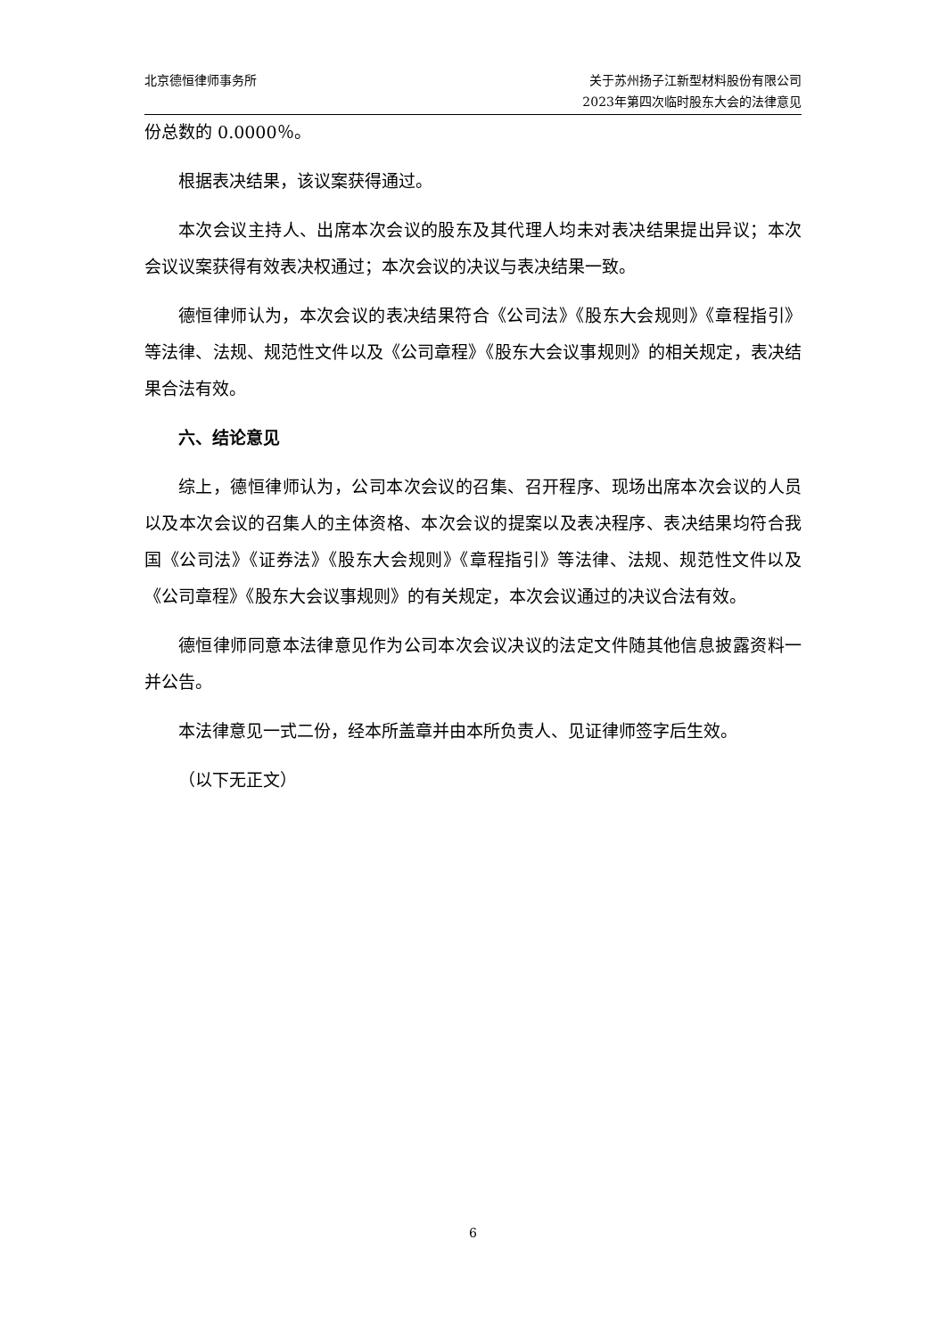北京德恒律师事务所 关于苏州扬子江新型材料股份有限公司
2023年第四次临时股东大会的法律意见
份总数的 0.0000％。
根据表决结果，该议案获得通过。
本次会议主持人、出席本次会议的股东及其代理人均未对表决结果提出异议；本次会议议案获得有效表决权通过；本次会议的决议与表决结果一致。
德恒律师认为，本次会议的表决结果符合《公司法》《股东大会规则》《章程指引》等法律、法规、规范性文件以及《公司章程》《股东大会议事规则》的相关规定，表决结果合法有效。
六、结论意见
综上，德恒律师认为，公司本次会议的召集、召开程序、现场出席本次会议的人员以及本次会议的召集人的主体资格、本次会议的提案以及表决程序、表决结果均符合我国《公司法》《证券法》《股东大会规则》《章程指引》等法律、法规、规范性文件以及《公司章程》《股东大会议事规则》的有关规定，本次会议通过的决议合法有效。
德恒律师同意本法律意见作为公司本次会议决议的法定文件随其他信息披露资料一并公告。
本法律意见一式二份，经本所盖章并由本所负责人、见证律师签字后生效。
（以下无正文）
6